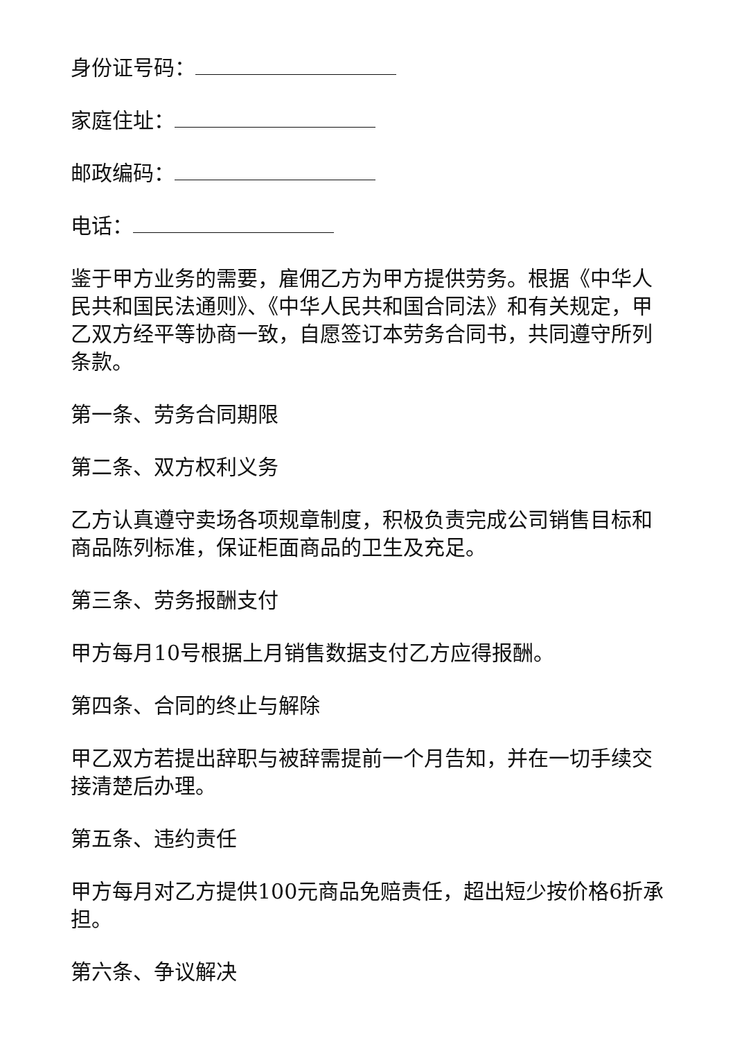身份证号码：
家庭住址：
邮政编码：
电话：
鉴于甲方业务的需要，雇佣乙方为甲方提供劳务。根据《中华人民共和国民法通则》、《中华人民共和国合同法》和有关规定，甲乙双方经平等协商一致，自愿签订本劳务合同书，共同遵守所列条款。
第一条、劳务合同期限
第二条、双方权利义务
乙方认真遵守卖场各项规章制度，积极负责完成公司销售目标和商品陈列标准，保证柜面商品的卫生及充足。
第三条、劳务报酬支付
甲方每月10号根据上月销售数据支付乙方应得报酬。
第四条、合同的终止与解除
甲乙双方若提出辞职与被辞需提前一个月告知，并在一切手续交接清楚后办理。
第五条、违约责任
甲方每月对乙方提供100元商品免赔责任，超出短少按价格6折承担。
第六条、争议解决